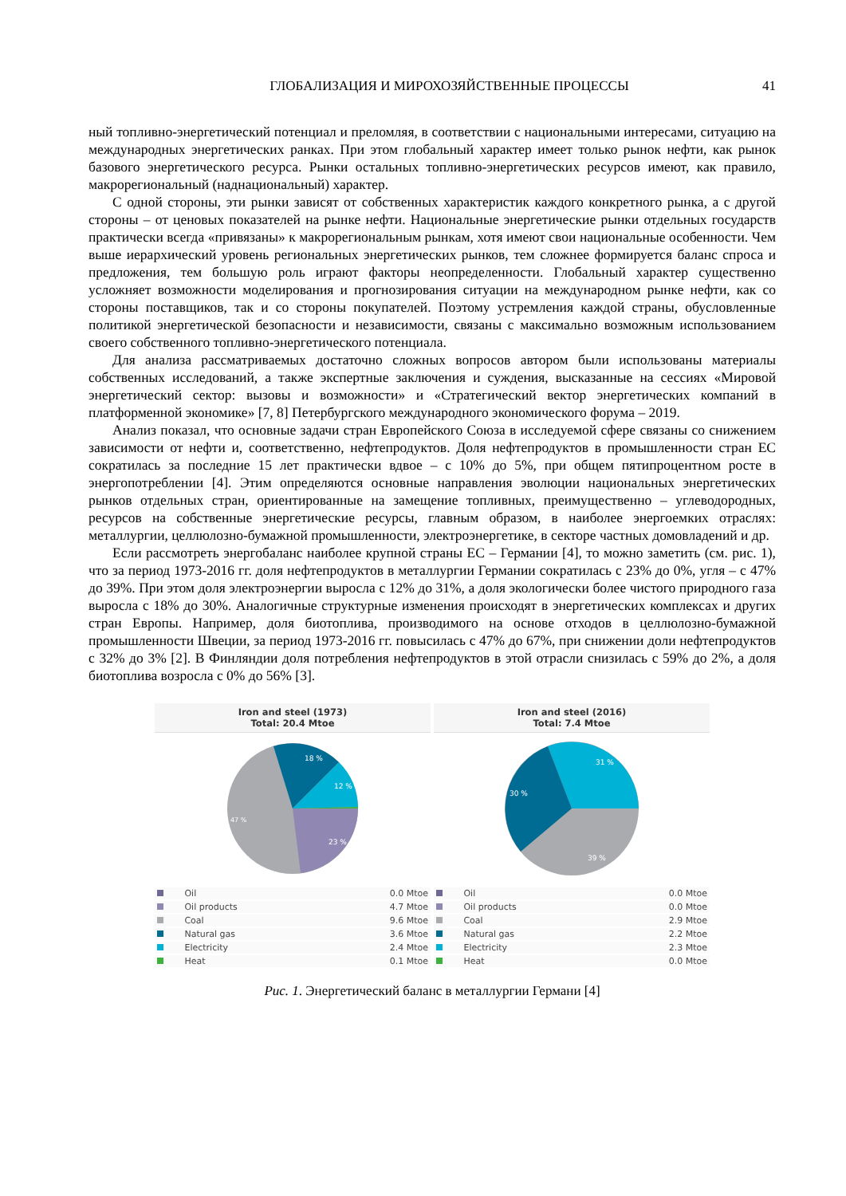ГЛОБАЛИЗАЦИЯ И МИРОХОЗЯЙСТВЕННЫЕ ПРОЦЕССЫ 41
ный топливно-энергетический потенциал и преломляя, в соответствии с национальными интересами, ситуацию на международных энергетических ранках. При этом глобальный характер имеет только рынок нефти, как рынок базового энергетического ресурса. Рынки остальных топливно-энергетических ресурсов имеют, как правило, макрорегиональный (наднациональный) характер.
С одной стороны, эти рынки зависят от собственных характеристик каждого конкретного рынка, а с другой стороны – от ценовых показателей на рынке нефти. Национальные энергетические рынки отдельных государств практически всегда «привязаны» к макрорегиональным рынкам, хотя имеют свои национальные особенности. Чем выше иерархический уровень региональных энергетических рынков, тем сложнее формируется баланс спроса и предложения, тем большую роль играют факторы неопределенности. Глобальный характер существенно усложняет возможности моделирования и прогнозирования ситуации на международном рынке нефти, как со стороны поставщиков, так и со стороны покупателей. Поэтому устремления каждой страны, обусловленные политикой энергетической безопасности и независимости, связаны с максимально возможным использованием своего собственного топливно-энергетического потенциала.
Для анализа рассматриваемых достаточно сложных вопросов автором были использованы материалы собственных исследований, а также экспертные заключения и суждения, высказанные на сессиях «Мировой энергетический сектор: вызовы и возможности» и «Стратегический вектор энергетических компаний в платформенной экономике» [7, 8] Петербургского международного экономического форума – 2019.
Анализ показал, что основные задачи стран Европейского Союза в исследуемой сфере связаны со снижением зависимости от нефти и, соответственно, нефтепродуктов. Доля нефтепродуктов в промышленности стран ЕС сократилась за последние 15 лет практически вдвое – с 10% до 5%, при общем пятипроцентном росте в энергопотреблении [4]. Этим определяются основные направления эволюции национальных энергетических рынков отдельных стран, ориентированные на замещение топливных, преимущественно – углеводородных, ресурсов на собственные энергетические ресурсы, главным образом, в наиболее энергоемких отраслях: металлургии, целлюлозно-бумажной промышленности, электроэнергетике, в секторе частных домовладений и др.
Если рассмотреть энергобаланс наиболее крупной страны ЕС – Германии [4], то можно заметить (см. рис. 1), что за период 1973-2016 гг. доля нефтепродуктов в металлургии Германии сократилась с 23% до 0%, угля – с 47% до 39%. При этом доля электроэнергии выросла с 12% до 31%, а доля экологически более чистого природного газа выросла с 18% до 30%. Аналогичные структурные изменения происходят в энергетических комплексах и других стран Европы. Например, доля биотоплива, производимого на основе отходов в целлюлозно-бумажной промышленности Швеции, за период 1973-2016 гг. повысилась с 47% до 67%, при снижении доли нефтепродуктов с 32% до 3% [2]. В Финляндии доля потребления нефтепродуктов в этой отрасли снизилась с 59% до 2%, а доля биотоплива возросла с 0% до 56% [3].
Iron and steel (1973)
Total: 20.4 Mtoe
18 %
12 %
23 %
47 %
| | Oil | 0.0 Mtoe |
| | Oil products | 4.7 Mtoe |
| | Coal | 9.6 Mtoe |
| | Natural gas | 3.6 Mtoe |
| | Electricity | 2.4 Mtoe |
| | Heat | 0.1 Mtoe |
Iron and steel (2016)
Total: 7.4 Mtoe
31 %
30 %
39 %
| | Oil | 0.0 Mtoe |
| | Oil products | 0.0 Mtoe |
| | Coal | 2.9 Mtoe |
| | Natural gas | 2.2 Mtoe |
| | Electricity | 2.3 Mtoe |
| | Heat | 0.0 Mtoe |
Рис. 1. Энергетический баланс в металлургии Германи [4]